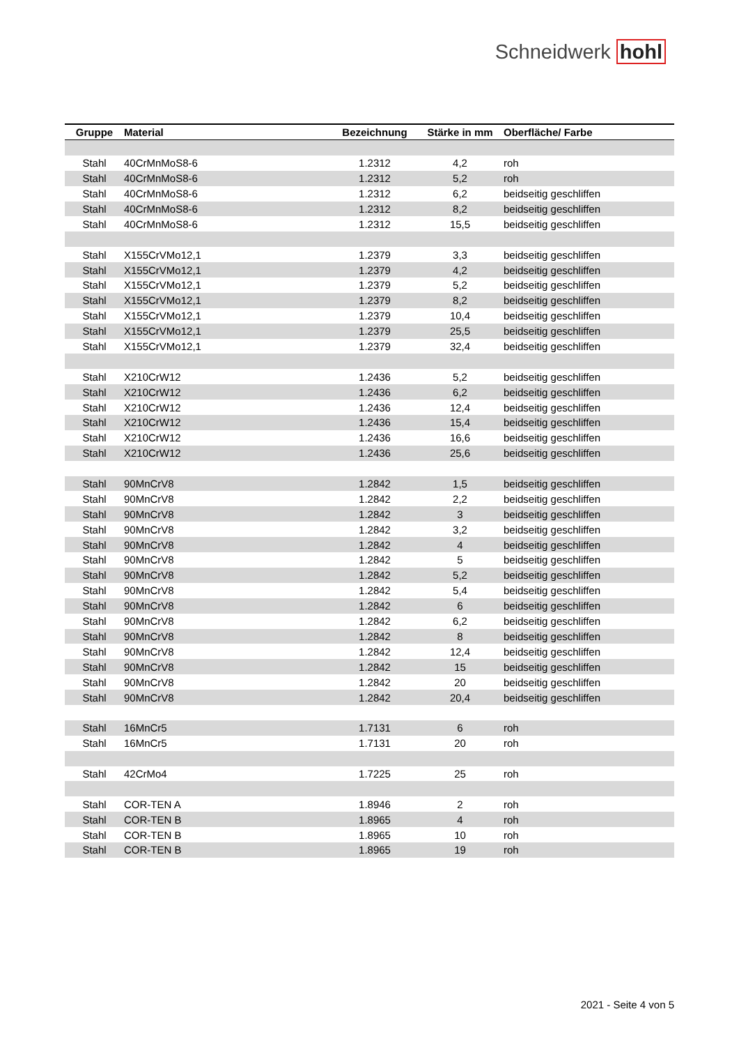Schneidwerk hohl
| Gruppe | Material | Bezeichnung | Stärke in mm | Oberfläche/ Farbe |
| --- | --- | --- | --- | --- |
| Stahl | 40CrMnMoS8-6 | 1.2312 | 4,2 | roh |
| Stahl | 40CrMnMoS8-6 | 1.2312 | 5,2 | roh |
| Stahl | 40CrMnMoS8-6 | 1.2312 | 6,2 | beidseitig geschliffen |
| Stahl | 40CrMnMoS8-6 | 1.2312 | 8,2 | beidseitig geschliffen |
| Stahl | 40CrMnMoS8-6 | 1.2312 | 15,5 | beidseitig geschliffen |
| Stahl | X155CrVMo12,1 | 1.2379 | 3,3 | beidseitig geschliffen |
| Stahl | X155CrVMo12,1 | 1.2379 | 4,2 | beidseitig geschliffen |
| Stahl | X155CrVMo12,1 | 1.2379 | 5,2 | beidseitig geschliffen |
| Stahl | X155CrVMo12,1 | 1.2379 | 8,2 | beidseitig geschliffen |
| Stahl | X155CrVMo12,1 | 1.2379 | 10,4 | beidseitig geschliffen |
| Stahl | X155CrVMo12,1 | 1.2379 | 25,5 | beidseitig geschliffen |
| Stahl | X155CrVMo12,1 | 1.2379 | 32,4 | beidseitig geschliffen |
| Stahl | X210CrW12 | 1.2436 | 5,2 | beidseitig geschliffen |
| Stahl | X210CrW12 | 1.2436 | 6,2 | beidseitig geschliffen |
| Stahl | X210CrW12 | 1.2436 | 12,4 | beidseitig geschliffen |
| Stahl | X210CrW12 | 1.2436 | 15,4 | beidseitig geschliffen |
| Stahl | X210CrW12 | 1.2436 | 16,6 | beidseitig geschliffen |
| Stahl | X210CrW12 | 1.2436 | 25,6 | beidseitig geschliffen |
| Stahl | 90MnCrV8 | 1.2842 | 1,5 | beidseitig geschliffen |
| Stahl | 90MnCrV8 | 1.2842 | 2,2 | beidseitig geschliffen |
| Stahl | 90MnCrV8 | 1.2842 | 3 | beidseitig geschliffen |
| Stahl | 90MnCrV8 | 1.2842 | 3,2 | beidseitig geschliffen |
| Stahl | 90MnCrV8 | 1.2842 | 4 | beidseitig geschliffen |
| Stahl | 90MnCrV8 | 1.2842 | 5 | beidseitig geschliffen |
| Stahl | 90MnCrV8 | 1.2842 | 5,2 | beidseitig geschliffen |
| Stahl | 90MnCrV8 | 1.2842 | 5,4 | beidseitig geschliffen |
| Stahl | 90MnCrV8 | 1.2842 | 6 | beidseitig geschliffen |
| Stahl | 90MnCrV8 | 1.2842 | 6,2 | beidseitig geschliffen |
| Stahl | 90MnCrV8 | 1.2842 | 8 | beidseitig geschliffen |
| Stahl | 90MnCrV8 | 1.2842 | 12,4 | beidseitig geschliffen |
| Stahl | 90MnCrV8 | 1.2842 | 15 | beidseitig geschliffen |
| Stahl | 90MnCrV8 | 1.2842 | 20 | beidseitig geschliffen |
| Stahl | 90MnCrV8 | 1.2842 | 20,4 | beidseitig geschliffen |
| Stahl | 16MnCr5 | 1.7131 | 6 | roh |
| Stahl | 16MnCr5 | 1.7131 | 20 | roh |
| Stahl | 42CrMo4 | 1.7225 | 25 | roh |
| Stahl | COR-TEN A | 1.8946 | 2 | roh |
| Stahl | COR-TEN B | 1.8965 | 4 | roh |
| Stahl | COR-TEN B | 1.8965 | 10 | roh |
| Stahl | COR-TEN B | 1.8965 | 19 | roh |
2021 - Seite 4 von 5